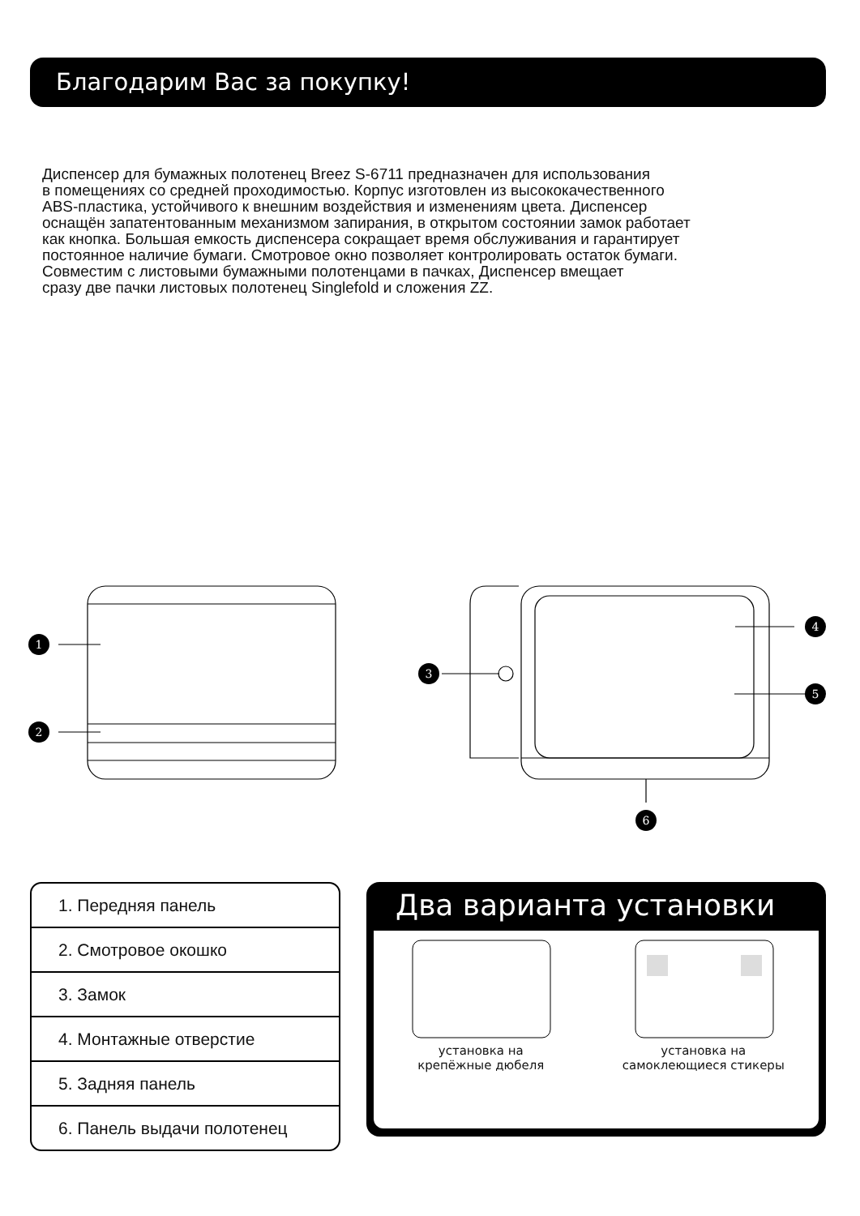Благодарим Вас за покупку!
Диспенсер для бумажных полотенец Breez S-6711 предназначен для использования
в помещениях со средней проходимостью. Корпус изготовлен из высококачественного
ABS-пластика, устойчивого к внешним воздействия и изменениям цвета. Диспенсер
оснащён запатентованным механизмом запирания, в открытом состоянии замок работает
как кнопка. Большая емкость диспенсера сокращает время обслуживания и гарантирует
постоянное наличие бумаги. Смотровое окно позволяет контролировать остаток бумаги.
Совместим с листовыми бумажными полотенцами в пачках, Диспенсер вмещает
сразу две пачки листовых полотенец Singlefold и сложения ZZ.
1
2
3
4
5
6
1. Передняя панель
2. Смотровое окошко
3. Замок
4. Монтажные отверстие
5. Задняя панель
6. Панель выдачи полотенец
Два варианта установки
установка на
крепёжные дюбеля
установка на
самоклеющиеся стикеры